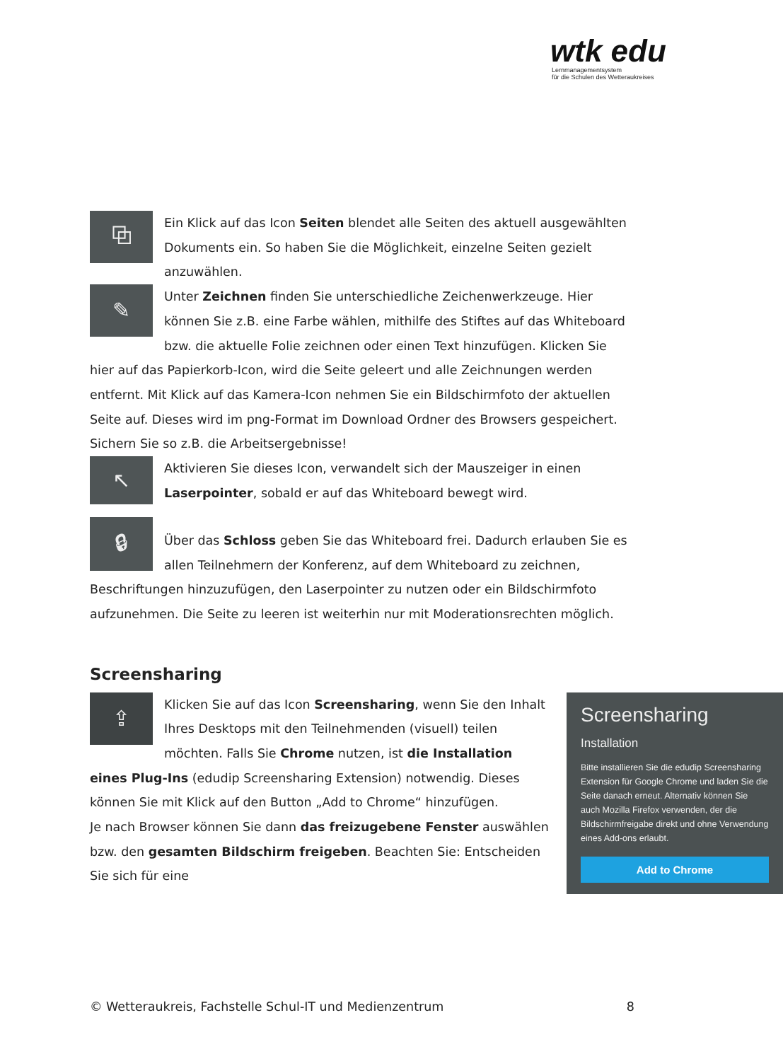wtk edu
Lernmanagementsystem
für die Schulen des Wetteraukreises
⧉
Ein Klick auf das Icon Seiten blendet alle Seiten des aktuell ausgewählten Dokuments ein. So haben Sie die Möglichkeit, einzelne Seiten gezielt anzuwählen.
✎
Unter Zeichnen finden Sie unterschiedliche Zeichenwerkzeuge. Hier können Sie z.B. eine Farbe wählen, mithilfe des Stiftes auf das Whiteboard bzw. die aktuelle Folie zeichnen oder einen Text hinzufügen. Klicken Sie hier auf das Papierkorb-Icon, wird die Seite geleert und alle Zeichnungen werden entfernt. Mit Klick auf das Kamera-Icon nehmen Sie ein Bildschirmfoto der aktuellen Seite auf. Dieses wird im png-Format im Download Ordner des Browsers gespeichert. Sichern Sie so z.B. die Arbeitsergebnisse!
↖
Aktivieren Sie dieses Icon, verwandelt sich der Mauszeiger in einen Laserpointer, sobald er auf das Whiteboard bewegt wird.
🔒︎
Über das Schloss geben Sie das Whiteboard frei. Dadurch erlauben Sie es allen Teilnehmern der Konferenz, auf dem Whiteboard zu zeichnen, Beschriftungen hinzuzufügen, den Laserpointer zu nutzen oder ein Bildschirmfoto aufzunehmen. Die Seite zu leeren ist weiterhin nur mit Moderationsrechten möglich.
Screensharing
Screensharing
Installation
Bitte installieren Sie die edudip Screensharing Extension für Google Chrome und laden Sie die Seite danach erneut. Alternativ können Sie auch Mozilla Firefox verwenden, der die Bildschirmfreigabe direkt und ohne Verwendung eines Add-ons erlaubt.
Add to Chrome
⇪
Klicken Sie auf das Icon Screensharing, wenn Sie den Inhalt Ihres Desktops mit den Teilnehmenden (visuell) teilen möchten. Falls Sie Chrome nutzen, ist die Installation eines Plug-Ins (edudip Screensharing Extension) notwendig. Dieses können Sie mit Klick auf den Button „Add to Chrome“ hinzufügen.
Je nach Browser können Sie dann das freizugebene Fenster auswählen bzw. den gesamten Bildschirm freigeben. Beachten Sie: Entscheiden Sie sich für eine
© Wetteraukreis, Fachstelle Schul-IT und Medienzentrum 8